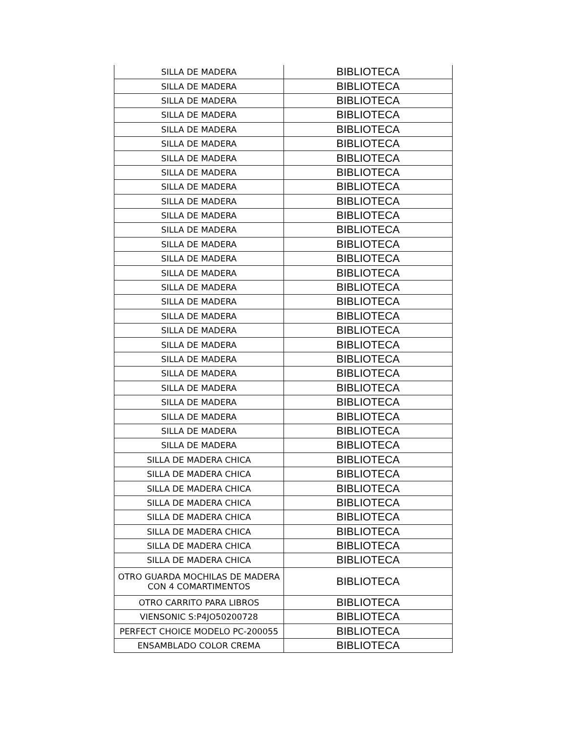| SILLA DE MADERA | BIBLIOTECA |
| SILLA DE MADERA | BIBLIOTECA |
| SILLA DE MADERA | BIBLIOTECA |
| SILLA DE MADERA | BIBLIOTECA |
| SILLA DE MADERA | BIBLIOTECA |
| SILLA DE MADERA | BIBLIOTECA |
| SILLA DE MADERA | BIBLIOTECA |
| SILLA DE MADERA | BIBLIOTECA |
| SILLA DE MADERA | BIBLIOTECA |
| SILLA DE MADERA | BIBLIOTECA |
| SILLA DE MADERA | BIBLIOTECA |
| SILLA DE MADERA | BIBLIOTECA |
| SILLA DE MADERA | BIBLIOTECA |
| SILLA DE MADERA | BIBLIOTECA |
| SILLA DE MADERA | BIBLIOTECA |
| SILLA DE MADERA | BIBLIOTECA |
| SILLA DE MADERA | BIBLIOTECA |
| SILLA DE MADERA | BIBLIOTECA |
| SILLA DE MADERA | BIBLIOTECA |
| SILLA DE MADERA | BIBLIOTECA |
| SILLA DE MADERA | BIBLIOTECA |
| SILLA DE MADERA | BIBLIOTECA |
| SILLA DE MADERA | BIBLIOTECA |
| SILLA DE MADERA | BIBLIOTECA |
| SILLA DE MADERA | BIBLIOTECA |
| SILLA DE MADERA | BIBLIOTECA |
| SILLA DE MADERA | BIBLIOTECA |
| SILLA DE MADERA CHICA | BIBLIOTECA |
| SILLA DE MADERA CHICA | BIBLIOTECA |
| SILLA DE MADERA CHICA | BIBLIOTECA |
| SILLA DE MADERA CHICA | BIBLIOTECA |
| SILLA DE MADERA CHICA | BIBLIOTECA |
| SILLA DE MADERA CHICA | BIBLIOTECA |
| SILLA DE MADERA CHICA | BIBLIOTECA |
| SILLA DE MADERA CHICA | BIBLIOTECA |
| OTRO GUARDA MOCHILAS DE MADERA CON 4 COMARTIMENTOS | BIBLIOTECA |
| OTRO CARRITO PARA LIBROS | BIBLIOTECA |
| VIENSONIC S:P4JO50200728 | BIBLIOTECA |
| PERFECT CHOICE MODELO PC-200055 | BIBLIOTECA |
| ENSAMBLADO COLOR CREMA | BIBLIOTECA |